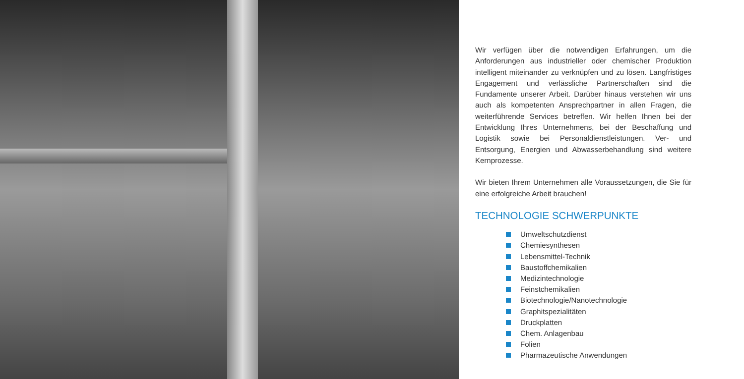Wir verfügen über die notwendigen Erfahrungen, um die Anforderungen aus industrieller oder chemischer Produktion intelligent miteinander zu verknüpfen und zu lösen. Langfristiges Engagement und verlässliche Partnerschaften sind die Fundamente unserer Arbeit. Darüber hinaus verstehen wir uns auch als kompetenten Ansprechpartner in allen Fragen, die weiterführende Services betreffen. Wir helfen Ihnen bei der Entwicklung Ihres Unternehmens, bei der Beschaffung und Logistik sowie bei Personaldienstleistungen. Ver- und Entsorgung, Energien und Abwasserbehandlung sind weitere Kernprozesse.
Wir bieten Ihrem Unternehmen alle Voraussetzungen, die Sie für eine erfolgreiche Arbeit brauchen!
TECHNOLOGIE SCHWERPUNKTE
Umweltschutzdienst
Chemiesynthesen
Lebensmittel-Technik
Baustoffchemikalien
Medizintechnologie
Feinstchemikalien
Biotechnologie/Nanotechnologie
Graphitspezialitäten
Druckplatten
Chem. Anlagenbau
Folien
Pharmazeutische Anwendungen